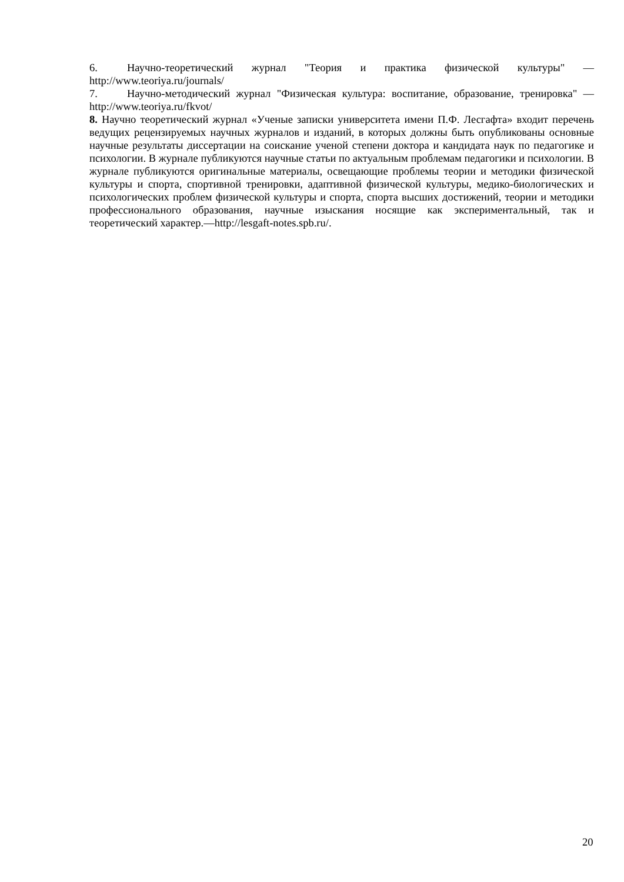6. Научно-теоретический журнал "Теория и практика физической культуры" — http://www.teoriya.ru/journals/
7. Научно-методический журнал "Физическая культура: воспитание, образование, тренировка" — http://www.teoriya.ru/fkvot/
8. Научно теоретический журнал «Ученые записки университета имени П.Ф. Лесгафта» входит перечень ведущих рецензируемых научных журналов и изданий, в которых должны быть опубликованы основные научные результаты диссертации на соискание ученой степени доктора и кандидата наук по педагогике и психологии. В журнале публикуются научные статьи по актуальным проблемам педагогики и психологии. В журнале публикуются оригинальные материалы, освещающие проблемы теории и методики физической культуры и спорта, спортивной тренировки, адаптивной физической культуры, медико-биологических и психологических проблем физической культуры и спорта, спорта высших достижений, теории и методики профессионального образования, научные изыскания носящие как экспериментальный, так и теоретический характер.—http://lesgaft-notes.spb.ru/.
20